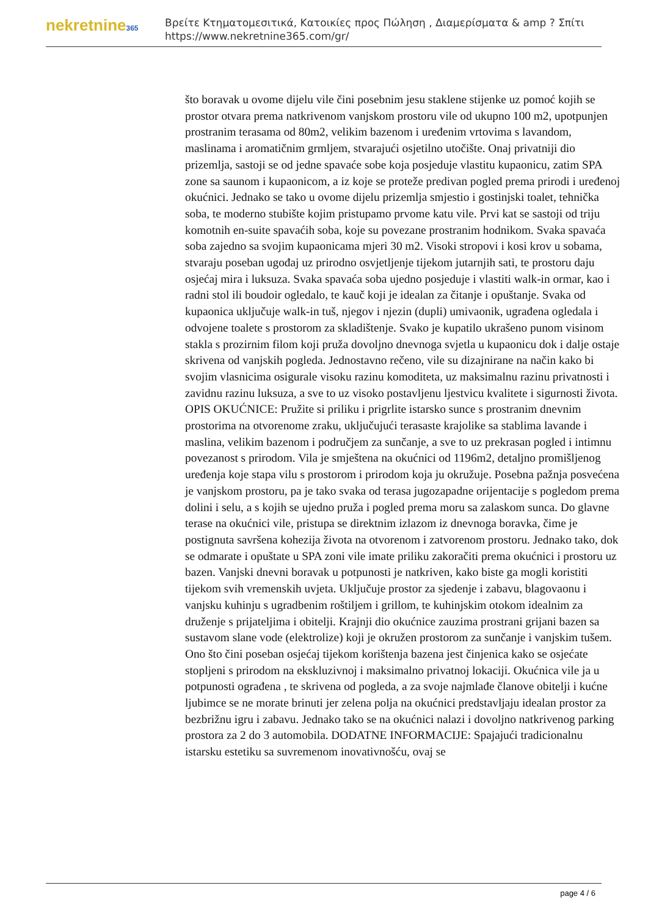nekretnine365
Βρείτε Κτηματομεσιτικά, Κατοικίες προς Πώληση , Διαμερίσματα & amp ? Σπίτι
https://www.nekretnine365.com/gr/
što boravak u ovome dijelu vile čini posebnim jesu staklene stijenke uz pomoć kojih se prostor otvara prema natkrivenom vanjskom prostoru vile od ukupno 100 m2, upotpunjen prostranim terasama od 80m2, velikim bazenom i uređenim vrtovima s lavandom, maslinama i aromatičnim grmljem, stvarajući osjetilno utočište. Onaj privatniji dio prizemlja, sastoji se od jedne spavaće sobe koja posjeduje vlastitu kupaonicu, zatim SPA zone sa saunom i kupaonicom, a iz koje se proteže predivan pogled prema prirodi i uređenoj okućnici. Jednako se tako u ovome dijelu prizemlja smjestio i gostinjski toalet, tehnička soba, te moderno stubište kojim pristupamo prvome katu vile. Prvi kat se sastoji od triju komotnih en-suite spavaćih soba, koje su povezane prostranim hodnikom. Svaka spavaća soba zajedno sa svojim kupaonicama mjeri 30 m2. Visoki stropovi i kosi krov u sobama, stvaraju poseban ugođaj uz prirodno osvjetljenje tijekom jutarnjih sati, te prostoru daju osjećaj mira i luksuza. Svaka spavaća soba ujedno posjeduje i vlastiti walk-in ormar, kao i radni stol ili boudoir ogledalo, te kauč koji je idealan za čitanje i opuštanje. Svaka od kupaonica uključuje walk-in tuš, njegov i njezin (dupli) umivaonik, ugrađena ogledala i odvojene toalete s prostorom za skladištenje. Svako je kupatilo ukrašeno punom visinom stakla s prozirnim filom koji pruža dovoljno dnevnoga svjetla u kupaonicu dok i dalje ostaje skrivena od vanjskih pogleda. Jednostavno rečeno, vile su dizajnirane na način kako bi svojim vlasnicima osigurale visoku razinu komoditeta, uz maksimalnu razinu privatnosti i zavidnu razinu luksuza, a sve to uz visoko postavljenu ljestvicu kvalitete i sigurnosti života. OPIS OKUĆNICE: Pružite si priliku i prigrlite istarsko sunce s prostranim dnevnim prostorima na otvorenome zraku, uključujući terasaste krajolike sa stablima lavande i maslina, velikim bazenom i područjem za sunčanje, a sve to uz prekrasan pogled i intimnu povezanost s prirodom. Vila je smještena na okućnici od 1196m2, detaljno promišljenog uređenja koje stapa vilu s prostorom i prirodom koja ju okružuje. Posebna pažnja posvećena je vanjskom prostoru, pa je tako svaka od terasa jugozapadne orijentacije s pogledom prema dolini i selu, a s kojih se ujedno pruža i pogled prema moru sa zalaskom sunca. Do glavne terase na okućnici vile, pristupa se direktnim izlazom iz dnevnoga boravka, čime je postignuta savršena kohezija života na otvorenom i zatvorenom prostoru. Jednako tako, dok se odmarate i opuštate u SPA zoni vile imate priliku zakoračiti prema okućnici i prostoru uz bazen. Vanjski dnevni boravak u potpunosti je natkriven, kako biste ga mogli koristiti tijekom svih vremenskih uvjeta. Uključuje prostor za sjedenje i zabavu, blagovaonu i vanjsku kuhinju s ugradbenim roštiljem i grillom, te kuhinjskim otokom idealnim za druženje s prijateljima i obitelji. Krajnji dio okućnice zauzima prostrani grijani bazen sa sustavom slane vode (elektrolize) koji je okružen prostorom za sunčanje i vanjskim tušem. Ono što čini poseban osjećaj tijekom korištenja bazena jest činjenica kako se osjećate stopljeni s prirodom na ekskluzivnoj i maksimalno privatnoj lokaciji. Okućnica vile ja u potpunosti ograđena , te skrivena od pogleda, a za svoje najmlađe članove obitelji i kućne ljubimce se ne morate brinuti jer zelena polja na okućnici predstavljaju idealan prostor za bezbrižnu igru i zabavu. Jednako tako se na okućnici nalazi i dovoljno natkrivenog parking prostora za 2 do 3 automobila. DODATNE INFORMACIJE: Spajajući tradicionalnu istarsku estetiku sa suvremenom inovativnošću, ovaj se
page 4 / 6